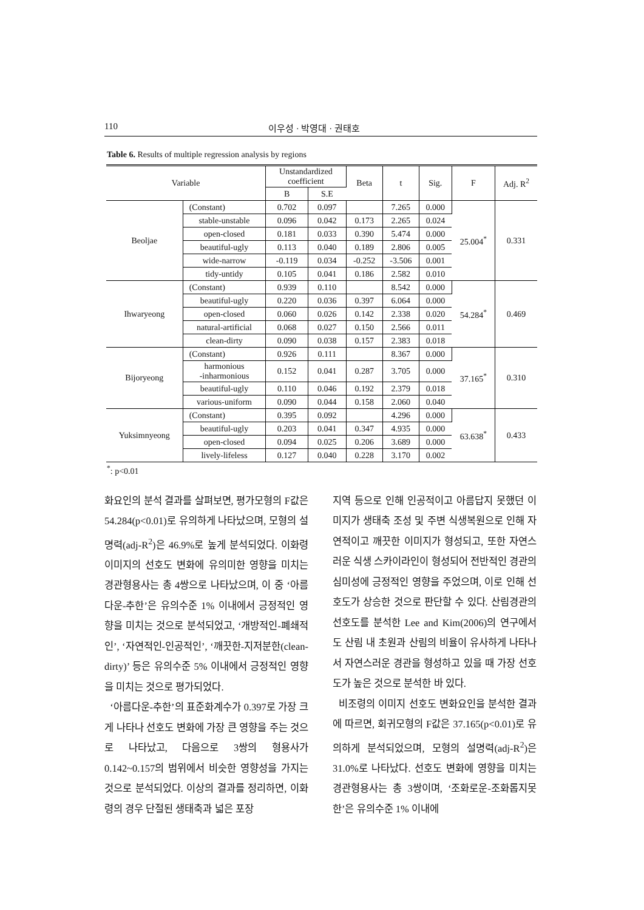110 이우성 · 박영대 · 권태호
Table 6. Results of multiple regression analysis by regions
| Variable | | Unstandardized coefficient | | Beta | t | Sig. | F | Adj. R<sup>2</sup> |
| --- | --- | --- | --- | --- | --- | --- | --- | --- |
| | | B | S.E | | | | | |
| Beoljae | (Constant) | 0.702 | 0.097 | | 7.265 | 0.000 | 25.004<sup>*</sup> | 0.331 |
| | stable-unstable | 0.096 | 0.042 | 0.173 | 2.265 | 0.024 | | |
| | open-closed | 0.181 | 0.033 | 0.390 | 5.474 | 0.000 | | |
| | beautiful-ugly | 0.113 | 0.040 | 0.189 | 2.806 | 0.005 | | |
| | wide-narrow | -0.119 | 0.034 | -0.252 | -3.506 | 0.001 | | |
| | tidy-untidy | 0.105 | 0.041 | 0.186 | 2.582 | 0.010 | | |
| Ihwaryeong | (Constant) | 0.939 | 0.110 | | 8.542 | 0.000 | 54.284<sup>*</sup> | 0.469 |
| | beautiful-ugly | 0.220 | 0.036 | 0.397 | 6.064 | 0.000 | | |
| | open-closed | 0.060 | 0.026 | 0.142 | 2.338 | 0.020 | | |
| | natural-artificial | 0.068 | 0.027 | 0.150 | 2.566 | 0.011 | | |
| | clean-dirty | 0.090 | 0.038 | 0.157 | 2.383 | 0.018 | | |
| Bijoryeong | (Constant) | 0.926 | 0.111 | | 8.367 | 0.000 | 37.165<sup>*</sup> | 0.310 |
| | harmonious -inharmonious | 0.152 | 0.041 | 0.287 | 3.705 | 0.000 | | |
| | beautiful-ugly | 0.110 | 0.046 | 0.192 | 2.379 | 0.018 | | |
| | various-uniform | 0.090 | 0.044 | 0.158 | 2.060 | 0.040 | | |
| Yuksimnyeong | (Constant) | 0.395 | 0.092 | | 4.296 | 0.000 | 63.638<sup>*</sup> | 0.433 |
| | beautiful-ugly | 0.203 | 0.041 | 0.347 | 4.935 | 0.000 | | |
| | open-closed | 0.094 | 0.025 | 0.206 | 3.689 | 0.000 | | |
| | lively-lifeless | 0.127 | 0.040 | 0.228 | 3.170 | 0.002 | | |
<sup>*</sup>: p<0.01
화요인의 분석 결과를 살펴보면, 평가모형의 F값은 54.284(p<0.01)로 유의하게 나타났으며, 모형의 설명력(adj-R<sup>2</sup>)은 46.9%로 높게 분석되었다. 이화령 이미지의 선호도 변화에 유의미한 영향을 미치는 경관형용사는 총 4쌍으로 나타났으며, 이 중 ‘아름다운-추한’은 유의수준 1% 이내에서 긍정적인 영향을 미치는 것으로 분석되었고, ‘개방적인-폐쇄적인’, ‘자연적인-인공적인’, ‘깨끗한-지저분한(clean-dirty)’ 등은 유의수준 5% 이내에서 긍정적인 영향을 미치는 것으로 평가되었다.
‘아름다운-추한’의 표준화계수가 0.397로 가장 크게 나타나 선호도 변화에 가장 큰 영향을 주는 것으로 나타났고, 다음으로 3쌍의 형용사가 0.142~0.157의 범위에서 비슷한 영향성을 가지는 것으로 분석되었다. 이상의 결과를 정리하면, 이화령의 경우 단절된 생태축과 넓은 포장
지역 등으로 인해 인공적이고 아름답지 못했던 이미지가 생태축 조성 및 주변 식생복원으로 인해 자연적이고 깨끗한 이미지가 형성되고, 또한 자연스러운 식생 스카이라인이 형성되어 전반적인 경관의 심미성에 긍정적인 영향을 주었으며, 이로 인해 선호도가 상승한 것으로 판단할 수 있다. 산림경관의 선호도를 분석한 Lee and Kim(2006)의 연구에서도 산림 내 초원과 산림의 비율이 유사하게 나타나서 자연스러운 경관을 형성하고 있을 때 가장 선호도가 높은 것으로 분석한 바 있다.
비조령의 이미지 선호도 변화요인을 분석한 결과에 따르면, 회귀모형의 F값은 37.165(p<0.01)로 유의하게 분석되었으며, 모형의 설명력(adj-R<sup>2</sup>)은 31.0%로 나타났다. 선호도 변화에 영향을 미치는 경관형용사는 총 3쌍이며, ‘조화로운-조화롭지못한’은 유의수준 1% 이내에